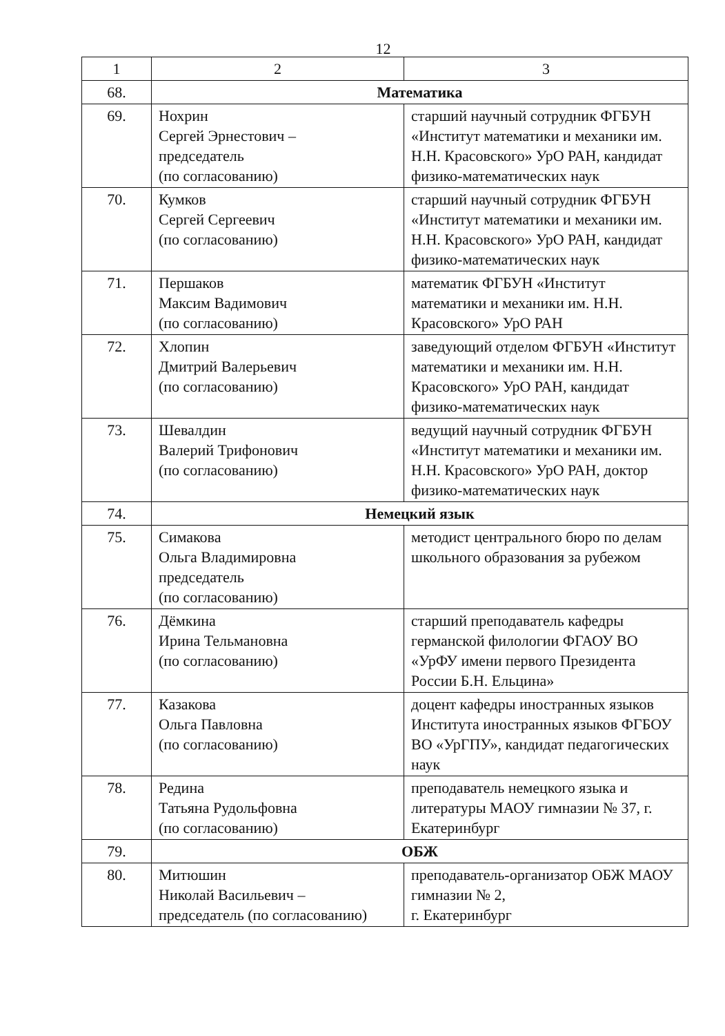12
| 1 | 2 | 3 |
| 68. | Математика | |
| 69. | Нохрин Сергей Эрнестович – председатель (по согласованию) | старший научный сотрудник ФГБУН «Институт математики и механики им. Н.Н. Красовского» УрО РАН, кандидат физико-математических наук |
| 70. | Кумков Сергей Сергеевич (по согласованию) | старший научный сотрудник ФГБУН «Институт математики и механики им. Н.Н. Красовского» УрО РАН, кандидат физико-математических наук |
| 71. | Першаков Максим Вадимович (по согласованию) | математик ФГБУН «Институт математики и механики им. Н.Н. Красовского» УрО РАН |
| 72. | Хлопин Дмитрий Валерьевич (по согласованию) | заведующий отделом ФГБУН «Институт математики и механики им. Н.Н. Красовского» УрО РАН, кандидат физико-математических наук |
| 73. | Шевалдин Валерий Трифонович (по согласованию) | ведущий научный сотрудник ФГБУН «Институт математики и механики им. Н.Н. Красовского» УрО РАН, доктор физико-математических наук |
| 74. | Немецкий язык | |
| 75. | Симакова Ольга Владимировна председатель (по согласованию) | методист центрального бюро по делам школьного образования за рубежом |
| 76. | Дёмкина Ирина Тельмановна (по согласованию) | старший преподаватель кафедры германской филологии ФГАОУ ВО «УрФУ имени первого Президента России Б.Н. Ельцина» |
| 77. | Казакова Ольга Павловна (по согласованию) | доцент кафедры иностранных языков Института иностранных языков ФГБОУ ВО «УрГПУ», кандидат педагогических наук |
| 78. | Редина Татьяна Рудольфовна (по согласованию) | преподаватель немецкого языка и литературы МАОУ гимназии № 37, г. Екатеринбург |
| 79. | ОБЖ | |
| 80. | Митюшин Николай Васильевич – председатель (по согласованию) | преподаватель-организатор ОБЖ МАОУ гимназии № 2, г. Екатеринбург |